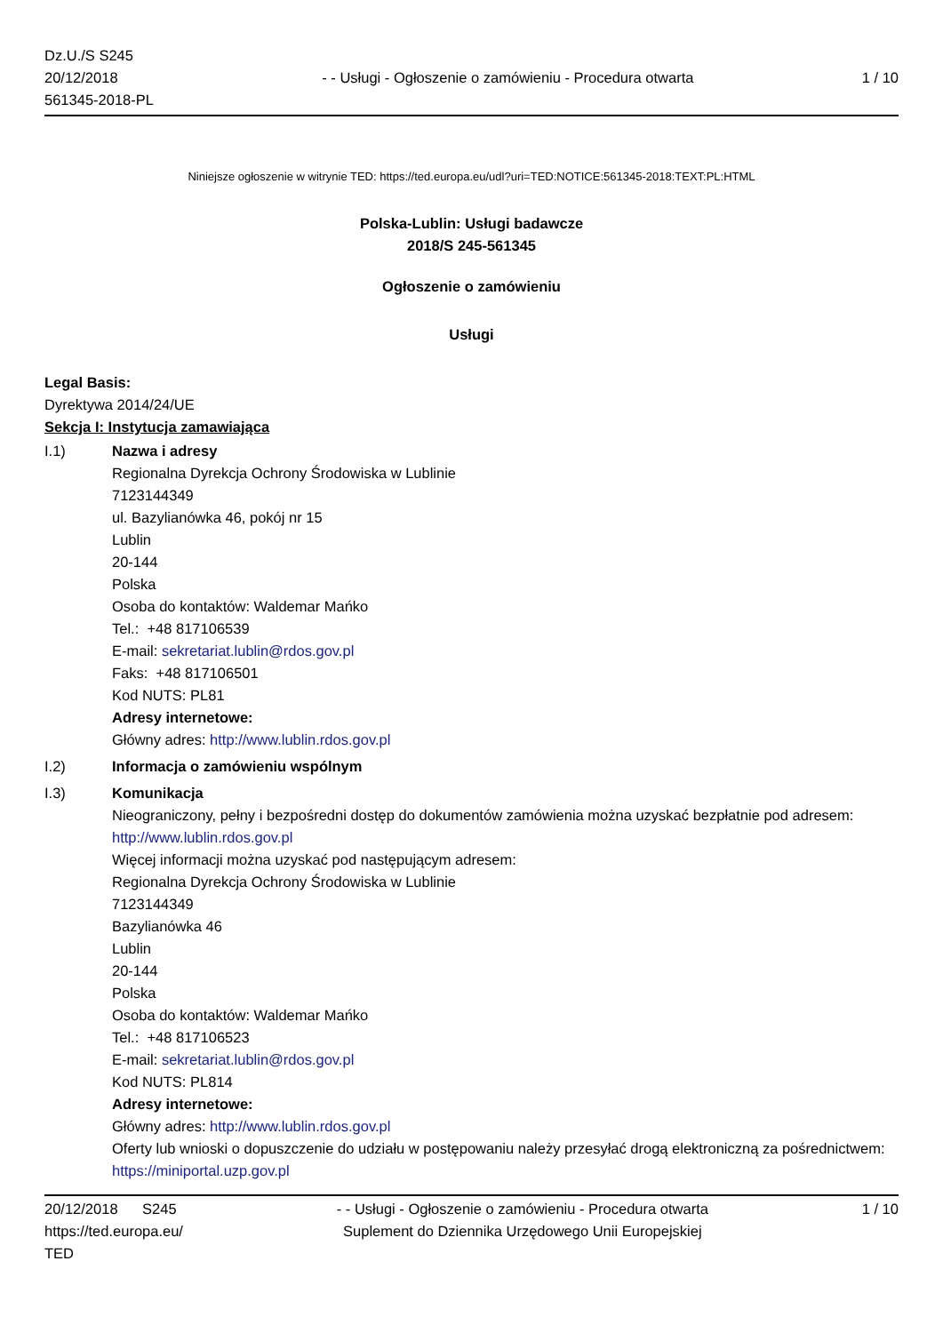Dz.U./S S245
20/12/2018
561345-2018-PL
- - Usługi - Ogłoszenie o zamówieniu - Procedura otwarta
1 / 10
Niniejsze ogłoszenie w witrynie TED: https://ted.europa.eu/udl?uri=TED:NOTICE:561345-2018:TEXT:PL:HTML
Polska-Lublin: Usługi badawcze
2018/S 245-561345
Ogłoszenie o zamówieniu
Usługi
Legal Basis:
Dyrektywa 2014/24/UE
Sekcja I: Instytucja zamawiająca
I.1) Nazwa i adresy
Regionalna Dyrekcja Ochrony Środowiska w Lublinie
7123144349
ul. Bazylianówka 46, pokój nr 15
Lublin
20-144
Polska
Osoba do kontaktów: Waldemar Mańko
Tel.: +48 817106539
E-mail: sekretariat.lublin@rdos.gov.pl
Faks: +48 817106501
Kod NUTS: PL81
Adresy internetowe:
Główny adres: http://www.lublin.rdos.gov.pl
I.2) Informacja o zamówieniu wspólnym
I.3) Komunikacja
Nieograniczony, pełny i bezpośredni dostęp do dokumentów zamówienia można uzyskać bezpłatnie pod adresem: http://www.lublin.rdos.gov.pl
Więcej informacji można uzyskać pod następującym adresem:
Regionalna Dyrekcja Ochrony Środowiska w Lublinie
7123144349
Bazylianówka 46
Lublin
20-144
Polska
Osoba do kontaktów: Waldemar Mańko
Tel.: +48 817106523
E-mail: sekretariat.lublin@rdos.gov.pl
Kod NUTS: PL814
Adresy internetowe:
Główny adres: http://www.lublin.rdos.gov.pl
Oferty lub wnioski o dopuszczenie do udziału w postępowaniu należy przesyłać drogą elektroniczną za pośrednictwem: https://miniportal.uzp.gov.pl
20/12/2018 S245
https://ted.europa.eu/
TED
- - Usługi - Ogłoszenie o zamówieniu - Procedura otwarta
Suplement do Dziennika Urzędowego Unii Europejskiej
1 / 10